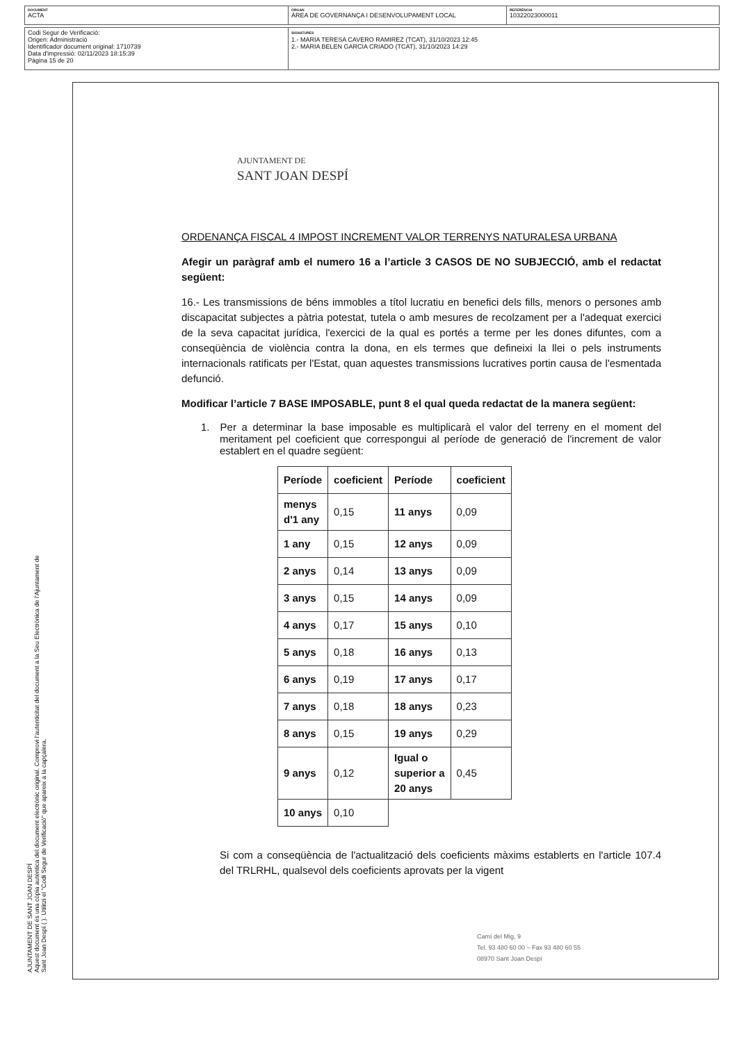DOCUMENT
ACTA
ÒRGAN
ÀREA DE GOVERNANÇA I DESENVOLUPAMENT LOCAL
REFERÈNCIA
10322023000011
Codi Segur de Verificació:
Origen: Administració
Identificador document original: 1710739
Data d'impressió: 02/11/2023 18:15:39
Pàgina 15 de 20
SIGNATURES
1.- MARIA TERESA CAVERO RAMIREZ (TCAT), 31/10/2023 12:45
2.- MARIA BELEN GARCIA CRIADO (TCAT), 31/10/2023 14:29
AJUNTAMENT DE
SANT JOAN DESPÍ
ORDENANÇA FISCAL 4 IMPOST INCREMENT VALOR TERRENYS NATURALESA URBANA
Afegir un paràgraf amb el numero 16 a l’article 3 CASOS DE NO SUBJECCIÓ, amb el redactat següent:
16.- Les transmissions de béns immobles a títol lucratiu en benefici dels fills, menors o persones amb discapacitat subjectes a pàtria potestat, tutela o amb mesures de recolzament per a l'adequat exercici de la seva capacitat jurídica, l'exercici de la qual es portés a terme per les dones difuntes, com a conseqüència de violència contra la dona, en els termes que defineixi la llei o pels instruments internacionals ratificats per l'Estat, quan aquestes transmissions lucratives portin causa de l'esmentada defunció.
Modificar l’article 7 BASE IMPOSABLE, punt 8 el qual queda redactat de la manera següent:
1. Per a determinar la base imposable es multiplicarà el valor del terreny en el moment del meritament pel coeficient que correspongui al període de generació de l'increment de valor establert en el quadre següent:
| Període | coeficient | Període | coeficient |
| --- | --- | --- | --- |
| menys d'1 any | 0,15 | 11 anys | 0,09 |
| 1 any | 0,15 | 12 anys | 0,09 |
| 2 anys | 0,14 | 13 anys | 0,09 |
| 3 anys | 0,15 | 14 anys | 0,09 |
| 4 anys | 0,17 | 15 anys | 0,10 |
| 5 anys | 0,18 | 16 anys | 0,13 |
| 6 anys | 0,19 | 17 anys | 0,17 |
| 7 anys | 0,18 | 18 anys | 0,23 |
| 8 anys | 0,15 | 19 anys | 0,29 |
| 9 anys | 0,12 | Igual o superior a 20 anys | 0,45 |
| 10 anys | 0,10 | | |
Si com a conseqüència de l'actualització dels coeficients màxims establerts en l'article 107.4 del TRLRHL, qualsevol dels coeficients aprovats per la vigent
Camí del Mig, 9
Tel. 93 480 60 00 – Fax 93 480 60 55
08970 Sant Joan Despí
AJUNTAMENT DE SANT JOAN DESPÍ
Aquest document és una còpia autèntica del document electrònic original. Comprovi l'autenticitat del document a la Seu Electrònica de l'Ajuntament de Sant Joan Despí ( ). Utilitzi el "Codi Segur de Verificació" que apareix a la capçalera.